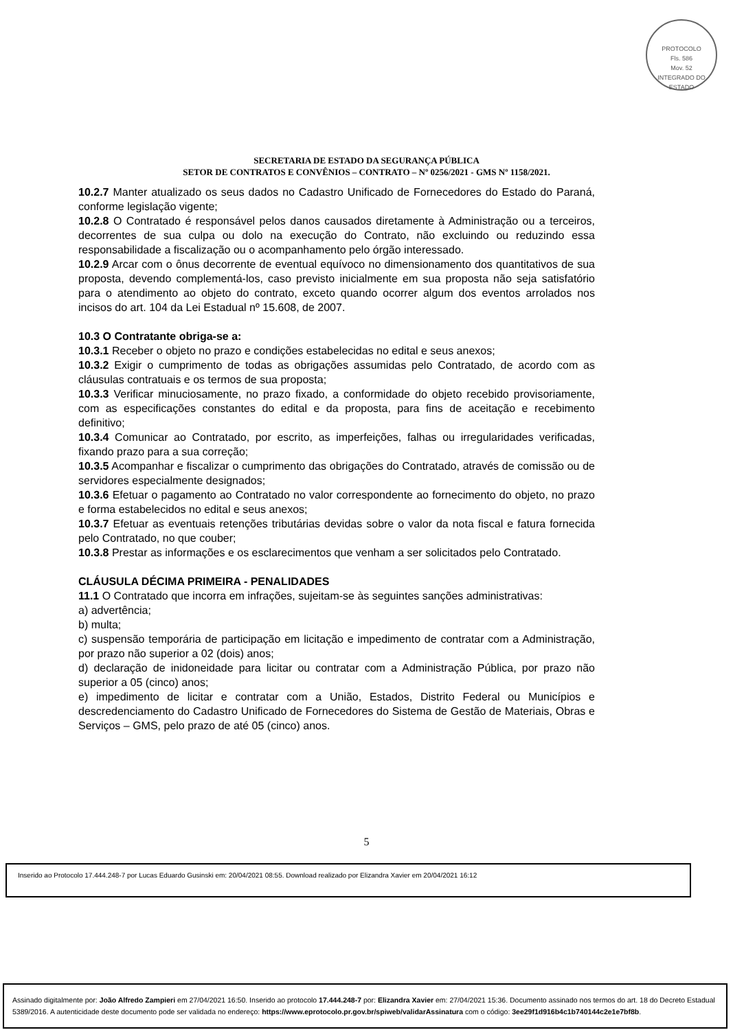PROTOCOLO
Fls. 586
Mov. 52
INTEGRADO DO ESTADO
SECRETARIA DE ESTADO DA SEGURANÇA PÚBLICA
SETOR DE CONTRATOS E CONVÊNIOS – CONTRATO – Nº 0256/2021 - GMS Nº 1158/2021.
10.2.7 Manter atualizado os seus dados no Cadastro Unificado de Fornecedores do Estado do Paraná, conforme legislação vigente;
10.2.8 O Contratado é responsável pelos danos causados diretamente à Administração ou a terceiros, decorrentes de sua culpa ou dolo na execução do Contrato, não excluindo ou reduzindo essa responsabilidade a fiscalização ou o acompanhamento pelo órgão interessado.
10.2.9 Arcar com o ônus decorrente de eventual equívoco no dimensionamento dos quantitativos de sua proposta, devendo complementá-los, caso previsto inicialmente em sua proposta não seja satisfatório para o atendimento ao objeto do contrato, exceto quando ocorrer algum dos eventos arrolados nos incisos do art. 104 da Lei Estadual nº 15.608, de 2007.
10.3 O Contratante obriga-se a:
10.3.1 Receber o objeto no prazo e condições estabelecidas no edital e seus anexos;
10.3.2 Exigir o cumprimento de todas as obrigações assumidas pelo Contratado, de acordo com as cláusulas contratuais e os termos de sua proposta;
10.3.3 Verificar minuciosamente, no prazo fixado, a conformidade do objeto recebido provisoriamente, com as especificações constantes do edital e da proposta, para fins de aceitação e recebimento definitivo;
10.3.4 Comunicar ao Contratado, por escrito, as imperfeições, falhas ou irregularidades verificadas, fixando prazo para a sua correção;
10.3.5 Acompanhar e fiscalizar o cumprimento das obrigações do Contratado, através de comissão ou de servidores especialmente designados;
10.3.6 Efetuar o pagamento ao Contratado no valor correspondente ao fornecimento do objeto, no prazo e forma estabelecidos no edital e seus anexos;
10.3.7 Efetuar as eventuais retenções tributárias devidas sobre o valor da nota fiscal e fatura fornecida pelo Contratado, no que couber;
10.3.8 Prestar as informações e os esclarecimentos que venham a ser solicitados pelo Contratado.
CLÁUSULA DÉCIMA PRIMEIRA - PENALIDADES
11.1 O Contratado que incorra em infrações, sujeitam-se às seguintes sanções administrativas:
a) advertência;
b) multa;
c) suspensão temporária de participação em licitação e impedimento de contratar com a Administração, por prazo não superior a 02 (dois) anos;
d) declaração de inidoneidade para licitar ou contratar com a Administração Pública, por prazo não superior a 05 (cinco) anos;
e) impedimento de licitar e contratar com a União, Estados, Distrito Federal ou Municípios e descredenciamento do Cadastro Unificado de Fornecedores do Sistema de Gestão de Materiais, Obras e Serviços – GMS, pelo prazo de até 05 (cinco) anos.
5
Inserido ao Protocolo 17.444.248-7 por Lucas Eduardo Gusinski em: 20/04/2021 08:55. Download realizado por Elizandra Xavier em 20/04/2021 16:12
Assinado digitalmente por: João Alfredo Zampieri em 27/04/2021 16:50. Inserido ao protocolo 17.444.248-7 por: Elizandra Xavier em: 27/04/2021 15:36. Documento assinado nos termos do art. 18 do Decreto Estadual 5389/2016. A autenticidade deste documento pode ser validada no endereço: https://www.eprotocolo.pr.gov.br/spiweb/validarAssinatura com o código: 3ee29f1d916b4c1b740144c2e1e7bf8b.